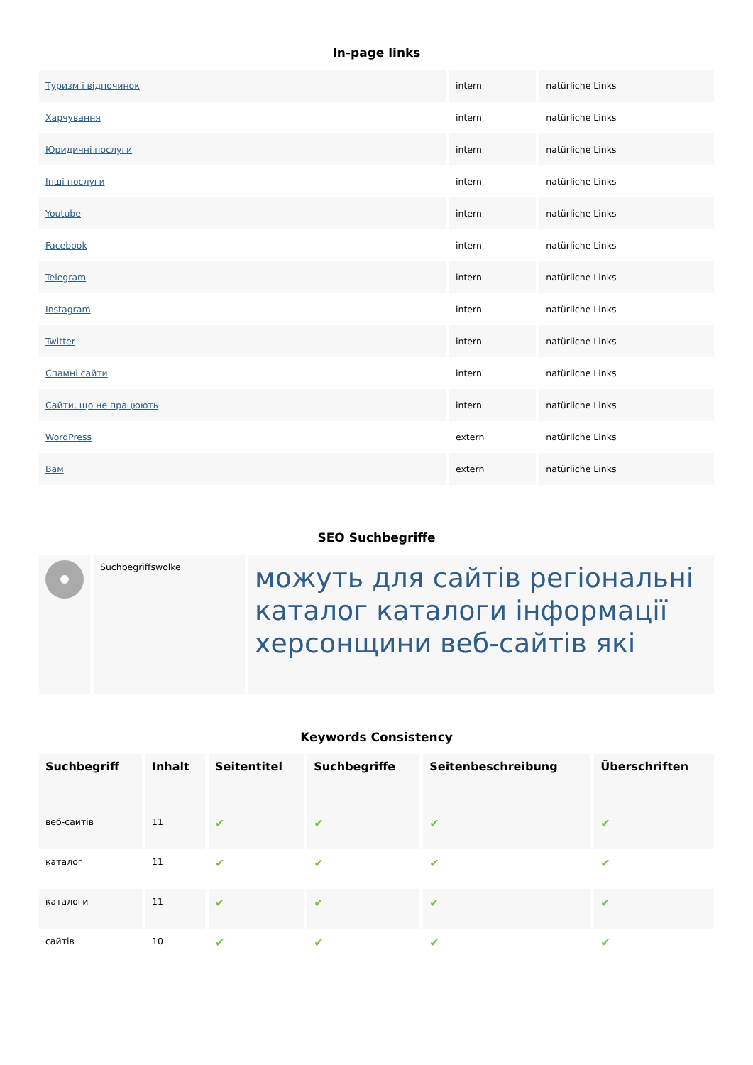In-page links
| Туризм і відпочинок | intern | natürliche Links |
| Харчування | intern | natürliche Links |
| Юридичні послуги | intern | natürliche Links |
| Інші послуги | intern | natürliche Links |
| Youtube | intern | natürliche Links |
| Facebook | intern | natürliche Links |
| Telegram | intern | natürliche Links |
| Instagram | intern | natürliche Links |
| Twitter | intern | natürliche Links |
| Спамні сайти | intern | natürliche Links |
| Сайти, що не працюють | intern | natürliche Links |
| WordPress | extern | natürliche Links |
| Вам | extern | natürliche Links |
SEO Suchbegriffe
| | Suchbegriffswolke | можуть для сайтів регіональні каталог каталоги інформації херсонщини веб-сайтів які |
Keywords Consistency
| Suchbegriff | Inhalt | Seitentitel | Suchbegriffe | Seitenbeschreibung | Überschriften |
| --- | --- | --- | --- | --- | --- |
| веб-сайтів | 11 | ✔ | ✔ | ✔ | ✔ |
| каталог | 11 | ✔ | ✔ | ✔ | ✔ |
| каталоги | 11 | ✔ | ✔ | ✔ | ✔ |
| сайтів | 10 | ✔ | ✔ | ✔ | ✔ |